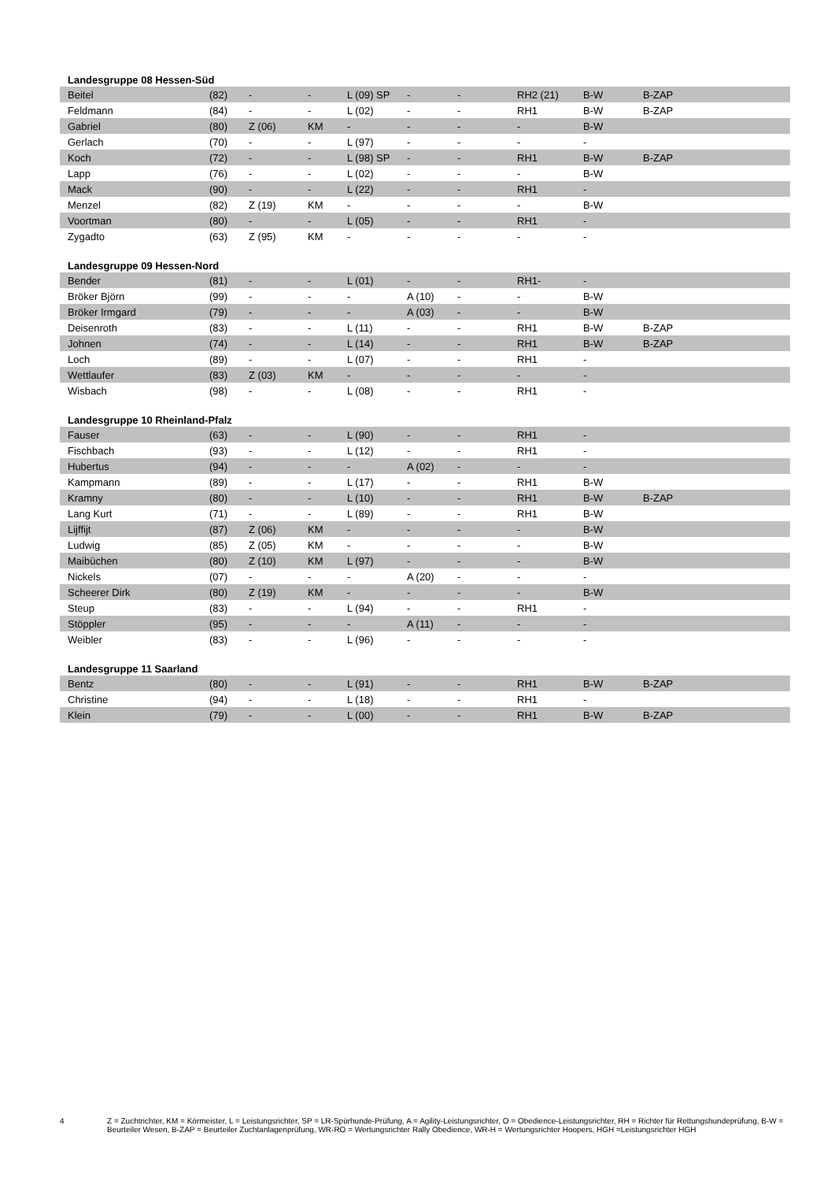| Landesgruppe 08 Hessen-Süd | | | | | | | | | |
| --- | --- | --- | --- | --- | --- | --- | --- | --- | --- |
| Beitel | (82) | - | - | L (09) SP | - | - | RH2 (21) | B-W | B-ZAP |
| Feldmann | (84) | - | - | L (02) | - | - | RH1 | B-W | B-ZAP |
| Gabriel | (80) | Z (06) | KM | - | - | - | - | B-W | |
| Gerlach | (70) | - | - | L (97) | - | - | - | - | |
| Koch | (72) | - | - | L (98) SP | - | - | RH1 | B-W | B-ZAP |
| Lapp | (76) | - | - | L (02) | - | - | - | B-W | |
| Mack | (90) | - | - | L (22) | - | - | RH1 | - | |
| Menzel | (82) | Z (19) | KM | - | - | - | - | B-W | |
| Voortman | (80) | - | - | L (05) | - | - | RH1 | - | |
| Zygadto | (63) | Z (95) | KM | - | - | - | - | - | |
| Landesgruppe 09 Hessen-Nord | | | | | | | | | |
| Bender | (81) | - | - | L (01) | - | - | RH1- | - | |
| Bröker Björn | (99) | - | - | - | A (10) | - | - | B-W | |
| Bröker Irmgard | (79) | - | - | - | A (03) | - | - | B-W | |
| Deisenroth | (83) | - | - | L (11) | - | - | RH1 | B-W | B-ZAP |
| Johnen | (74) | - | - | L (14) | - | - | RH1 | B-W | B-ZAP |
| Loch | (89) | - | - | L (07) | - | - | RH1 | - | |
| Wettlaufer | (83) | Z (03) | KM | - | - | - | - | - | |
| Wisbach | (98) | - | - | L (08) | - | - | RH1 | - | |
| Landesgruppe 10 Rheinland-Pfalz | | | | | | | | | |
| Fauser | (63) | - | - | L (90) | - | - | RH1 | - | |
| Fischbach | (93) | - | - | L (12) | - | - | RH1 | - | |
| Hubertus | (94) | - | - | - | A (02) | - | - | - | |
| Kampmann | (89) | - | - | L (17) | - | - | RH1 | B-W | |
| Kramny | (80) | - | - | L (10) | - | - | RH1 | B-W | B-ZAP |
| Lang Kurt | (71) | - | - | L (89) | - | - | RH1 | B-W | |
| Lijffijt | (87) | Z (06) | KM | - | - | - | - | B-W | |
| Ludwig | (85) | Z (05) | KM | - | - | - | - | B-W | |
| Maibüchen | (80) | Z (10) | KM | L (97) | - | - | - | B-W | |
| Nickels | (07) | - | - | - | A (20) | - | - | - | |
| Scheerer Dirk | (80) | Z (19) | KM | - | - | - | - | B-W | |
| Steup | (83) | - | - | L (94) | - | - | RH1 | - | |
| Stöppler | (95) | - | - | - | A (11) | - | - | - | |
| Weibler | (83) | - | - | L (96) | - | - | - | - | |
| Landesgruppe 11 Saarland | | | | | | | | | |
| Bentz | (80) | - | - | L (91) | - | - | RH1 | B-W | B-ZAP |
| Christine | (94) | - | - | L (18) | - | - | RH1 | - | |
| Klein | (79) | - | - | L (00) | - | - | RH1 | B-W | B-ZAP |
4 Z = Zuchtrichter, KM = Körmeister, L = Leistungsrichter, SP = LR-Spürhunde-Prüfung, A = Agility-Leistungsrichter, O = Obedience-Leistungsrichter, RH = Richter für Rettungshundeprüfung, B-W = Beurteiler Wesen, B-ZAP = Beurteiler Zuchtanlagenprüfung, WR-RO = Wertungsrichter Rally Obedience, WR-H = Wertungsrichter Hoopers, HGH =Leistungsrichter HGH